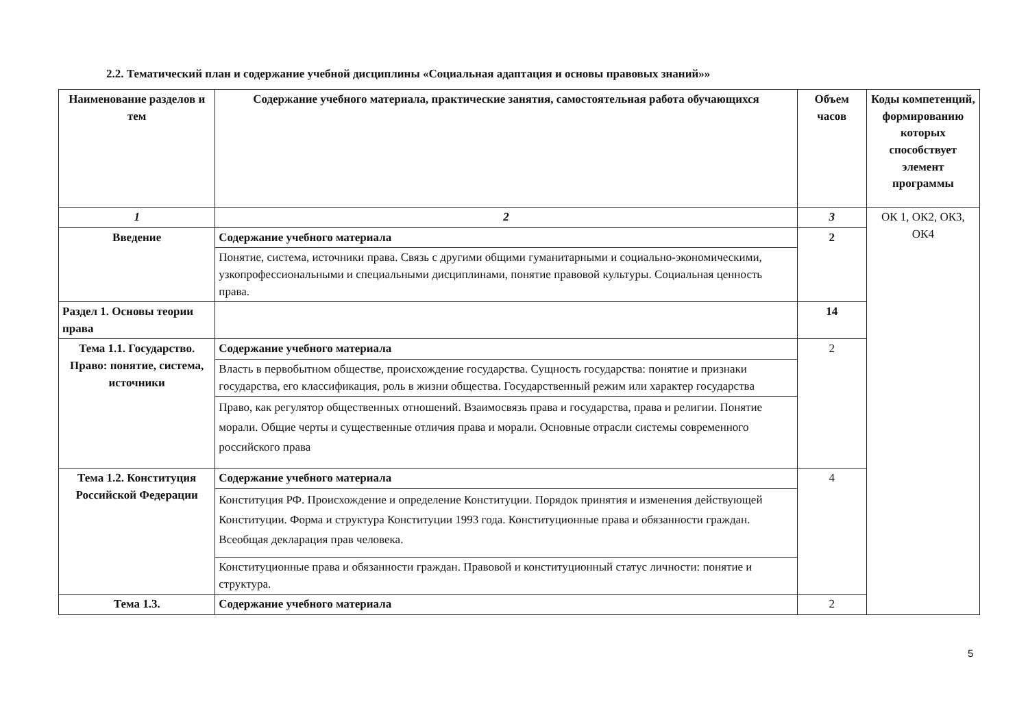2.2. Тематический план и содержание учебной дисциплины «Социальная адаптация и основы правовых знаний»»
| Наименование разделов и тем | Содержание учебного материала, практические занятия, самостоятельная работа обучающихся | Объем часов | Коды компетенций, формированию которых способствует элемент программы |
| --- | --- | --- | --- |
| 1 | 2 | 3 | ОК 1, ОК2, ОК3, ОК4 |
| Введение | Содержание учебного материала | 2 | |
| | Понятие, система, источники права. Связь с другими общими гуманитарными и социально-экономическими, узкопрофессиональными и специальными дисциплинами, понятие правовой культуры. Социальная ценность права. | | |
| Раздел 1. Основы теории права | | 14 | |
| Тема 1.1. Государство. Право: понятие, система, источники | Содержание учебного материала | 2 | |
| | Власть в первобытном обществе, происхождение государства. Сущность государства: понятие и признаки государства, его классификация, роль в жизни общества. Государственный режим или характер государства | | |
| | Право, как регулятор общественных отношений. Взаимосвязь права и государства, права и религии. Понятие морали. Общие черты и существенные отличия права и морали. Основные отрасли системы современного российского права | | |
| Тема 1.2. Конституция Российской Федерации | Содержание учебного материала | 4 | |
| | Конституция РФ. Происхождение и определение Конституции. Порядок принятия и изменения действующей Конституции. Форма и структура Конституции 1993 года. Конституционные права и обязанности граждан. Всеобщая декларация прав человека. | | |
| | Конституционные права и обязанности граждан. Правовой и конституционный статус личности: понятие и структура. | | |
| Тема 1.3. | Содержание учебного материала | 2 | |
5